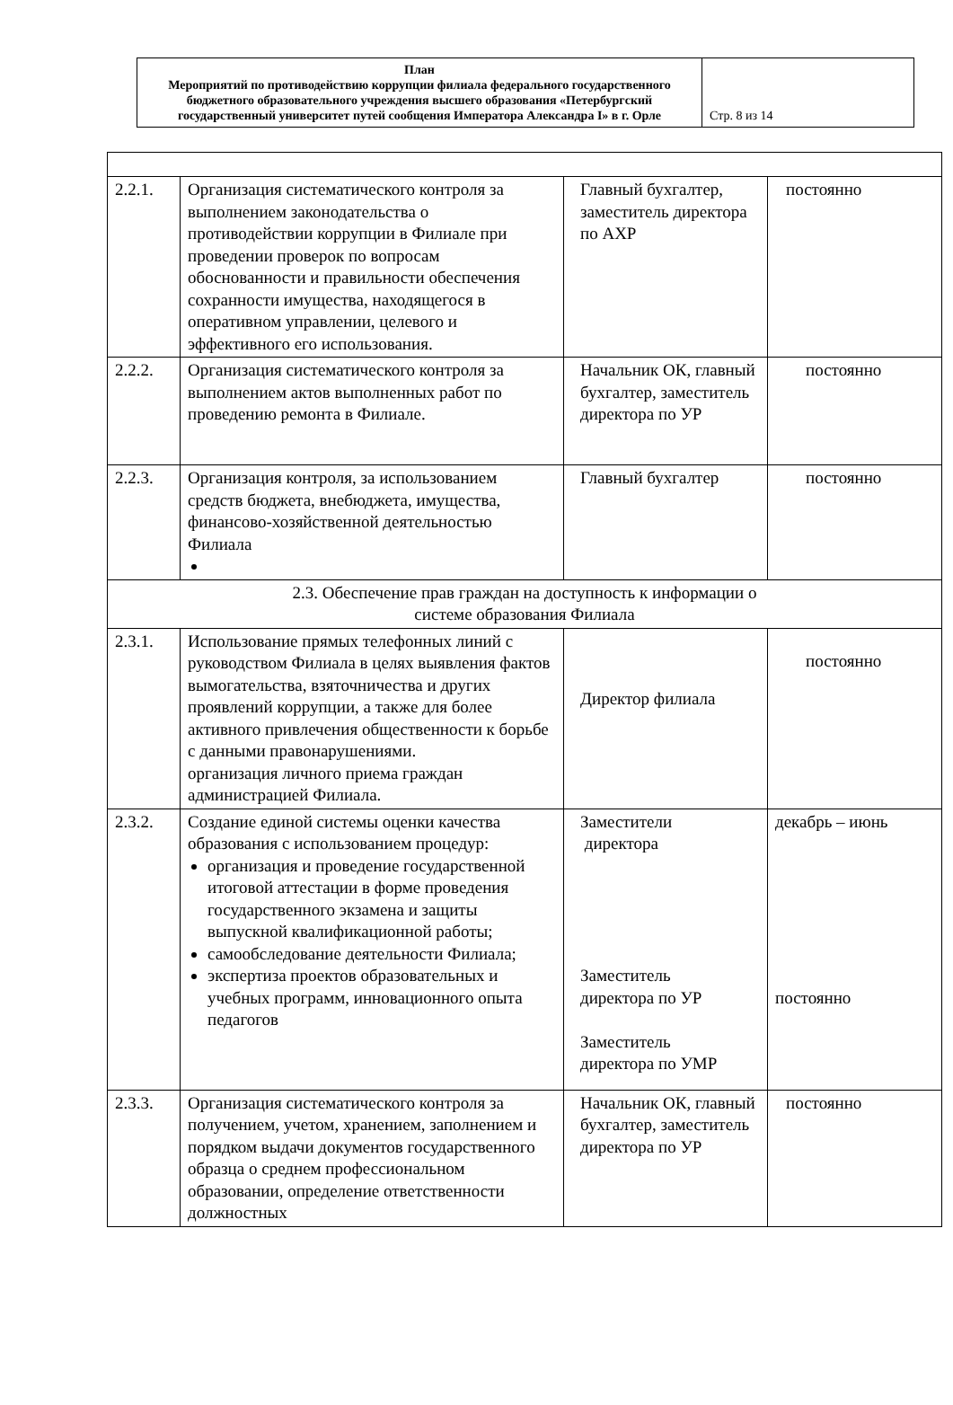| План Мероприятий по противодействию коррупции филиала федерального государственного бюджетного образовательного учреждения высшего образования «Петербургский государственный университет путей сообщения Императора Александра I» в г. Орле | Стр. 8 из 14 |
| 2.2.1. | Организация систематического контроля за выполнением законодательства о противодействии коррупции в Филиале при проведении проверок по вопросам обоснованности и правильности обеспечения сохранности имущества, находящегося в оперативном управлении, целевого и эффективного его использования. | Главный бухгалтер, заместитель директора по АХР | постоянно |
| 2.2.2. | Организация систематического контроля за выполнением актов выполненных работ по проведению ремонта в Филиале. | Начальник ОК, главный бухгалтер, заместитель директора по УР | постоянно |
| 2.2.3. | Организация контроля, за использованием средств бюджета, внебюджета, имущества, финансово-хозяйственной деятельностью Филиала | Главный бухгалтер | постоянно |
| 2.3. Обеспечение прав граждан на доступность к информации о системе образования Филиала | | | |
| 2.3.1. | Использование прямых телефонных линий с руководством Филиала в целях выявления фактов вымогательства, взяточничества и других проявлений коррупции, а также для более активного привлечения общественности к борьбе с данными правонарушениями. организация личного приема граждан администрацией Филиала. | Директор филиала | постоянно |
| 2.3.2. | Создание единой системы оценки качества образования с использованием процедур: организация и проведение государственной итоговой аттестации в форме проведения государственного экзамена и защиты выпускной квалификационной работы; самообследование деятельности Филиала; экспертиза проектов образовательных и учебных программ, инновационного опыта педагогов | Заместители директора Заместитель директора по УР Заместитель директора по УМР | декабрь – июнь постоянно |
| 2.3.3. | Организация систематического контроля за получением, учетом, хранением, заполнением и порядком выдачи документов государственного образца о среднем профессиональном образовании, определение ответственности должностных | Начальник ОК, главный бухгалтер, заместитель директора по УР | постоянно |